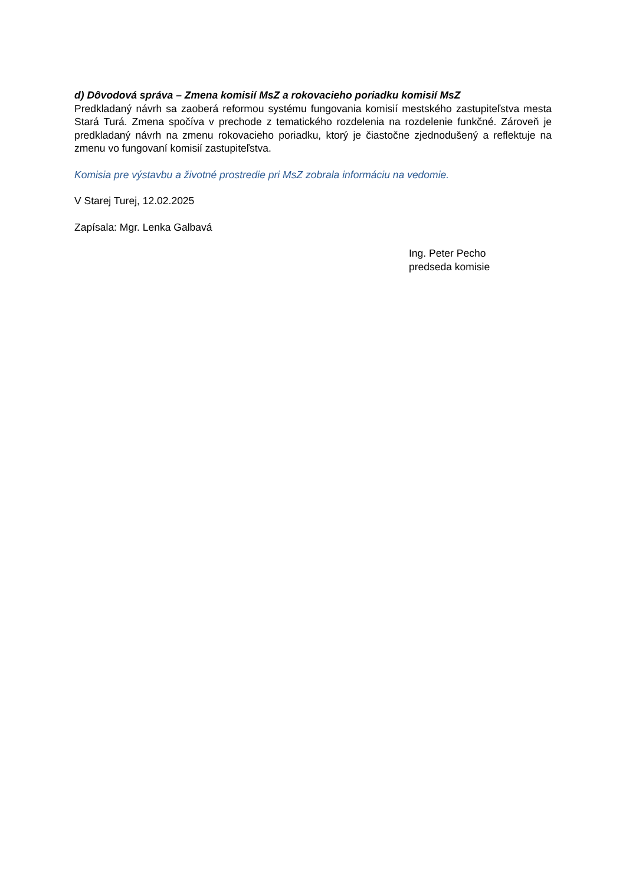d) Dôvodová správa – Zmena komisií MsZ a rokovacieho poriadku komisií MsZ
Predkladaný návrh sa zaoberá reformou systému fungovania komisií mestského zastupiteľstva mesta Stará Turá. Zmena spočíva v prechode z tematického rozdelenia na rozdelenie funkčné. Zároveň je predkladaný návrh na zmenu rokovacieho poriadku, ktorý je čiastočne zjednodušený a reflektuje na zmenu vo fungovaní komisií zastupiteľstva.
Komisia pre výstavbu a životné prostredie pri MsZ zobrala informáciu na vedomie.
V Starej Turej, 12.02.2025
Zapísala: Mgr. Lenka Galbavá
Ing. Peter Pecho
predseda komisie